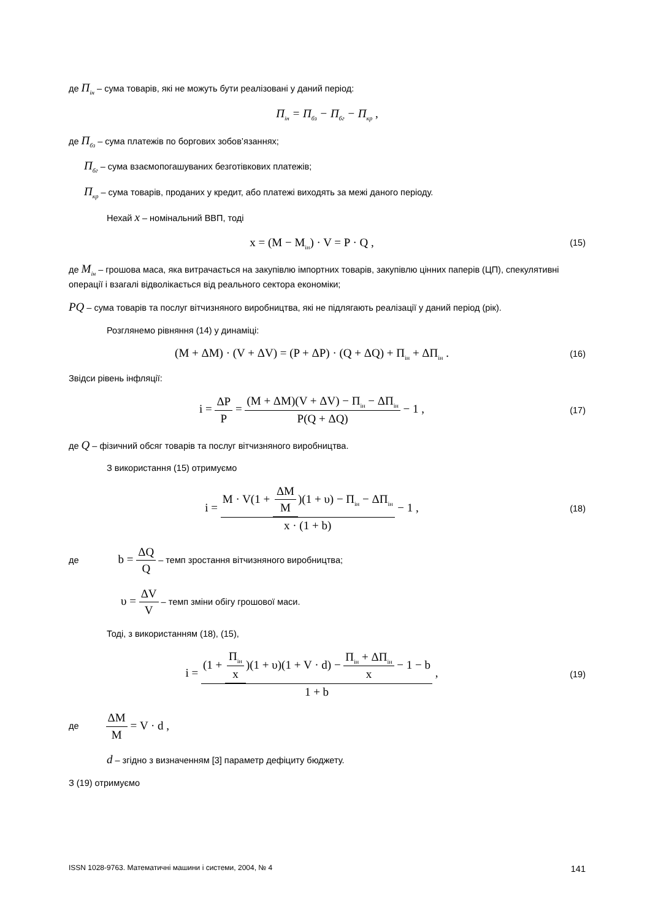де П<sub>ін</sub> – сума товарів, які не можуть бути реалізовані у даний період:
П<sub>ін</sub> = П<sub>бз</sub> − П<sub>бг</sub> − П<sub>кр</sub> ,
де П<sub>бз</sub> – сума платежів по боргових зобов’язаннях;
П<sub>бг</sub> – сума взаємопогашуваних безготівкових платежів;
П<sub>кр</sub> – сума товарів, проданих у кредит, або платежі виходять за межі даного періоду.
Нехай x – номінальний ВВП, тоді
x = (M − M<sub>ін</sub>) · V = P · Q ,
(15)
де M<sub>ін</sub> – грошова маса, яка витрачається на закупівлю імпортних товарів, закупівлю цінних паперів (ЦП), спекулятивні операції і взагалі відволікається від реального сектора економіки;
PQ – сума товарів та послуг вітчизняного виробництва, які не підлягають реалізації у даний період (рік).
Розглянемо рівняння (14) у динаміці:
(M + ΔM) · (V + ΔV) = (P + ΔP) · (Q + ΔQ) + П<sub>ін</sub> + ΔП<sub>ін</sub> .
(16)
Звідси рівень інфляції:
i = ΔP P = (M + ΔM)(V + ΔV) − П<sub>ін</sub> − ΔП<sub>ін</sub> P(Q + ΔQ) − 1 ,
(17)
де Q – фізичний обсяг товарів та послуг вітчизняного виробництва.
З використання (15) отримуємо
i = M · V(1 + ΔM M)(1 + υ) − П<sub>ін</sub> − ΔП<sub>ін</sub> x · (1 + b) − 1 ,
(18)
де b = ΔQ Q – темп зростання вітчизняного виробництва;
υ = ΔV V – темп зміни обігу грошової маси.
Тоді, з використанням (18), (15),
i = (1 + П<sub>ін</sub> x)(1 + υ)(1 + V · d) − П<sub>ін</sub> + ΔП<sub>ін</sub> x − 1 − b 1 + b ,
(19)
де ΔM M = V · d ,
d – згідно з визначенням [3] параметр дефіциту бюджету.
З (19) отримуємо
ISSN 1028-9763. Математичні машини і системи, 2004, № 4 141